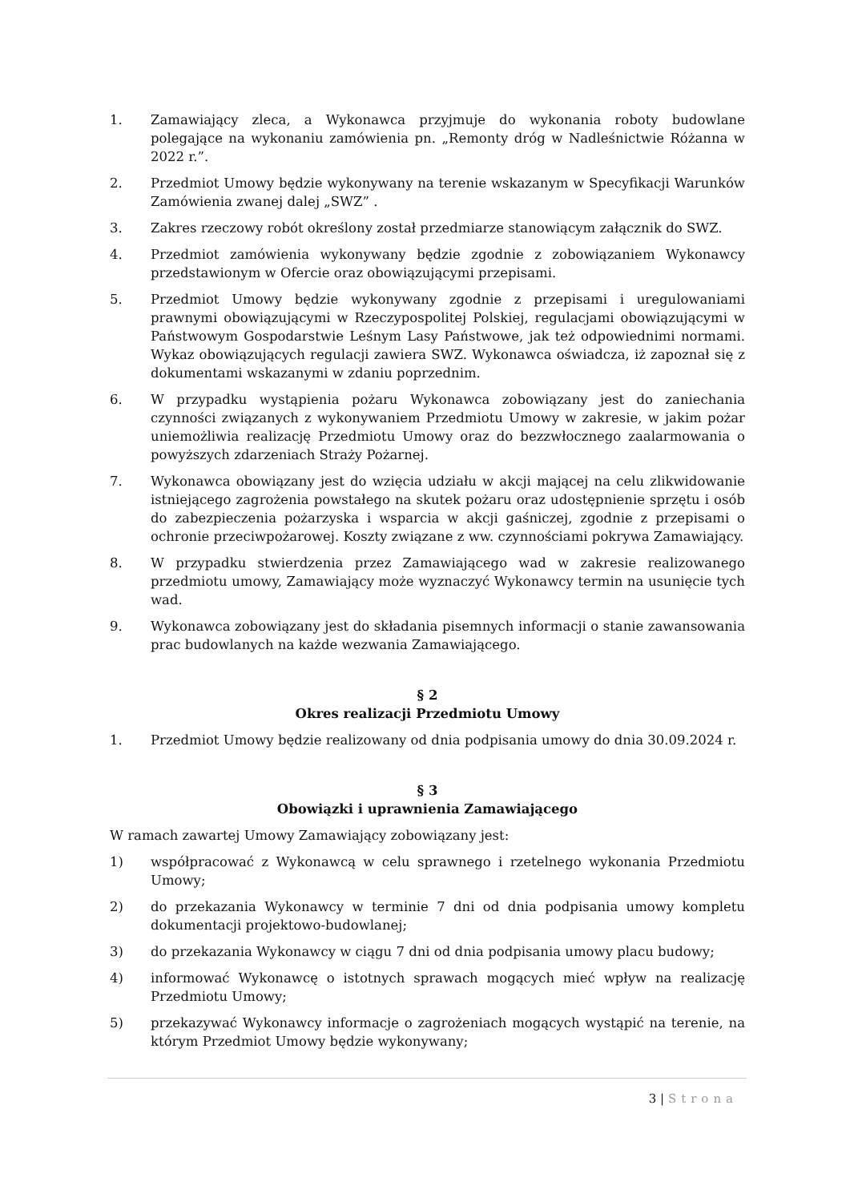1. Zamawiający zleca, a Wykonawca przyjmuje do wykonania roboty budowlane polegające na wykonaniu zamówienia pn. „Remonty dróg w Nadleśnictwie Różanna w 2022 r.”.
2. Przedmiot Umowy będzie wykonywany na terenie wskazanym w Specyfikacji Warunków Zamówienia zwanej dalej „SWZ” .
3. Zakres rzeczowy robót określony został przedmiarze stanowiącym załącznik do SWZ.
4. Przedmiot zamówienia wykonywany będzie zgodnie z zobowiązaniem Wykonawcy przedstawionym w Ofercie oraz obowiązującymi przepisami.
5. Przedmiot Umowy będzie wykonywany zgodnie z przepisami i uregulowaniami prawnymi obowiązującymi w Rzeczypospolitej Polskiej, regulacjami obowiązującymi w Państwowym Gospodarstwie Leśnym Lasy Państwowe, jak też odpowiednimi normami. Wykaz obowiązujących regulacji zawiera SWZ. Wykonawca oświadcza, iż zapoznał się z dokumentami wskazanymi w zdaniu poprzednim.
6. W przypadku wystąpienia pożaru Wykonawca zobowiązany jest do zaniechania czynności związanych z wykonywaniem Przedmiotu Umowy w zakresie, w jakim pożar uniemożliwia realizację Przedmiotu Umowy oraz do bezzwłocznego zaalarmowania o powyższych zdarzeniach Straży Pożarnej.
7. Wykonawca obowiązany jest do wzięcia udziału w akcji mającej na celu zlikwidowanie istniejącego zagrożenia powstałego na skutek pożaru oraz udostępnienie sprzętu i osób do zabezpieczenia pożarzyska i wsparcia w akcji gaśniczej, zgodnie z przepisami o ochronie przeciwpożarowej. Koszty związane z ww. czynnościami pokrywa Zamawiający.
8. W przypadku stwierdzenia przez Zamawiającego wad w zakresie realizowanego przedmiotu umowy, Zamawiający może wyznaczyć Wykonawcy termin na usunięcie tych wad.
9. Wykonawca zobowiązany jest do składania pisemnych informacji o stanie zawansowania prac budowlanych na każde wezwania Zamawiającego.
§ 2
Okres realizacji Przedmiotu Umowy
1. Przedmiot Umowy będzie realizowany od dnia podpisania umowy do dnia 30.09.2024 r.
§ 3
Obowiązki i uprawnienia Zamawiającego
W ramach zawartej Umowy Zamawiający zobowiązany jest:
1) współpracować z Wykonawcą w celu sprawnego i rzetelnego wykonania Przedmiotu Umowy;
2) do przekazania Wykonawcy w terminie 7 dni od dnia podpisania umowy kompletu dokumentacji projektowo-budowlanej;
3) do przekazania Wykonawcy w ciągu 7 dni od dnia podpisania umowy placu budowy;
4) informować Wykonawcę o istotnych sprawach mogących mieć wpływ na realizację Przedmiotu Umowy;
5) przekazywać Wykonawcy informacje o zagrożeniach mogących wystąpić na terenie, na którym Przedmiot Umowy będzie wykonywany;
3 | Strona